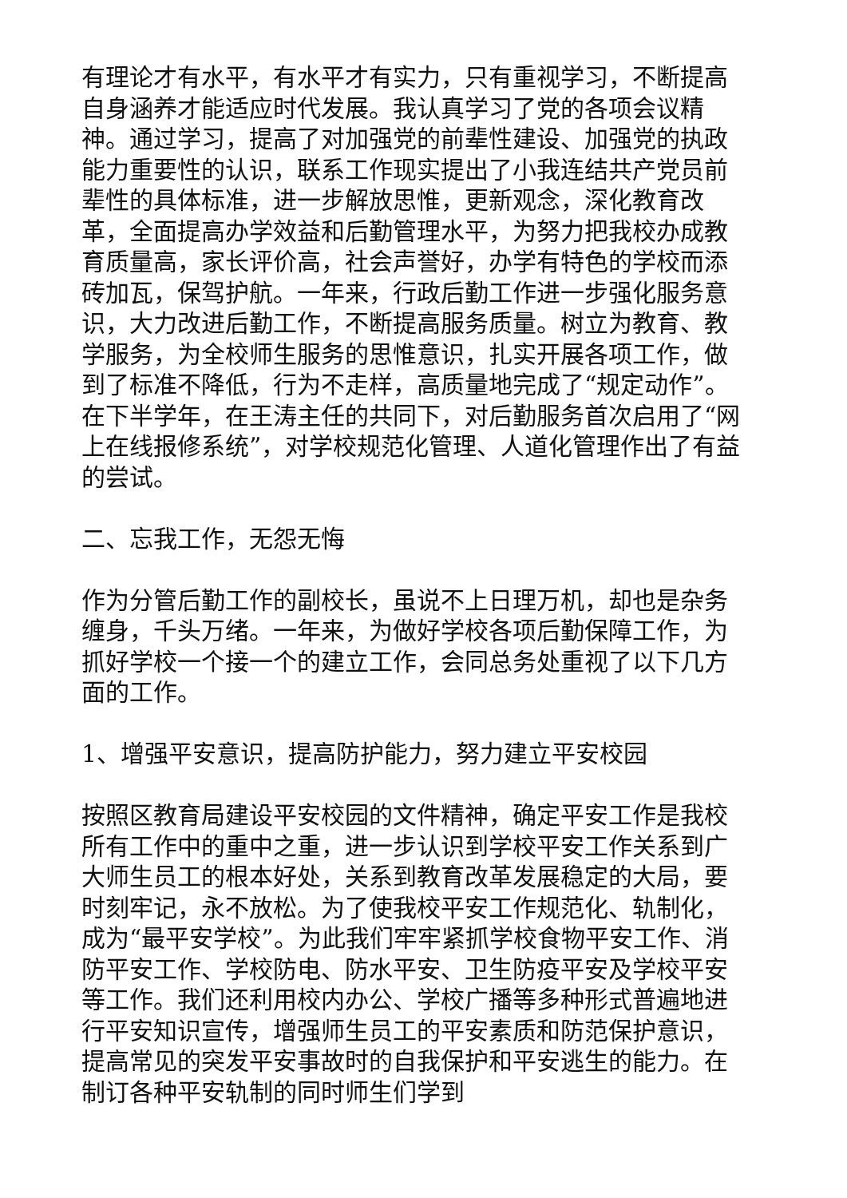有理论才有水平，有水平才有实力，只有重视学习，不断提高自身涵养才能适应时代发展。我认真学习了党的各项会议精神。通过学习，提高了对加强党的前辈性建设、加强党的执政能力重要性的认识，联系工作现实提出了小我连结共产党员前辈性的具体标准，进一步解放思惟，更新观念，深化教育改革，全面提高办学效益和后勤管理水平，为努力把我校办成教育质量高，家长评价高，社会声誉好，办学有特色的学校而添砖加瓦，保驾护航。一年来，行政后勤工作进一步强化服务意识，大力改进后勤工作，不断提高服务质量。树立为教育、教学服务，为全校师生服务的思惟意识，扎实开展各项工作，做到了标准不降低，行为不走样，高质量地完成了“规定动作”。在下半学年，在王涛主任的共同下，对后勤服务首次启用了“网上在线报修系统”，对学校规范化管理、人道化管理作出了有益的尝试。
二、忘我工作，无怨无悔
作为分管后勤工作的副校长，虽说不上日理万机，却也是杂务缠身，千头万绪。一年来，为做好学校各项后勤保障工作，为抓好学校一个接一个的建立工作，会同总务处重视了以下几方面的工作。
1、增强平安意识，提高防护能力，努力建立平安校园
按照区教育局建设平安校园的文件精神，确定平安工作是我校所有工作中的重中之重，进一步认识到学校平安工作关系到广大师生员工的根本好处，关系到教育改革发展稳定的大局，要时刻牢记，永不放松。为了使我校平安工作规范化、轨制化，成为“最平安学校”。为此我们牢牢紧抓学校食物平安工作、消防平安工作、学校防电、防水平安、卫生防疫平安及学校平安等工作。我们还利用校内办公、学校广播等多种形式普遍地进行平安知识宣传，增强师生员工的平安素质和防范保护意识，提高常见的突发平安事故时的自我保护和平安逃生的能力。在制订各种平安轨制的同时师生们学到